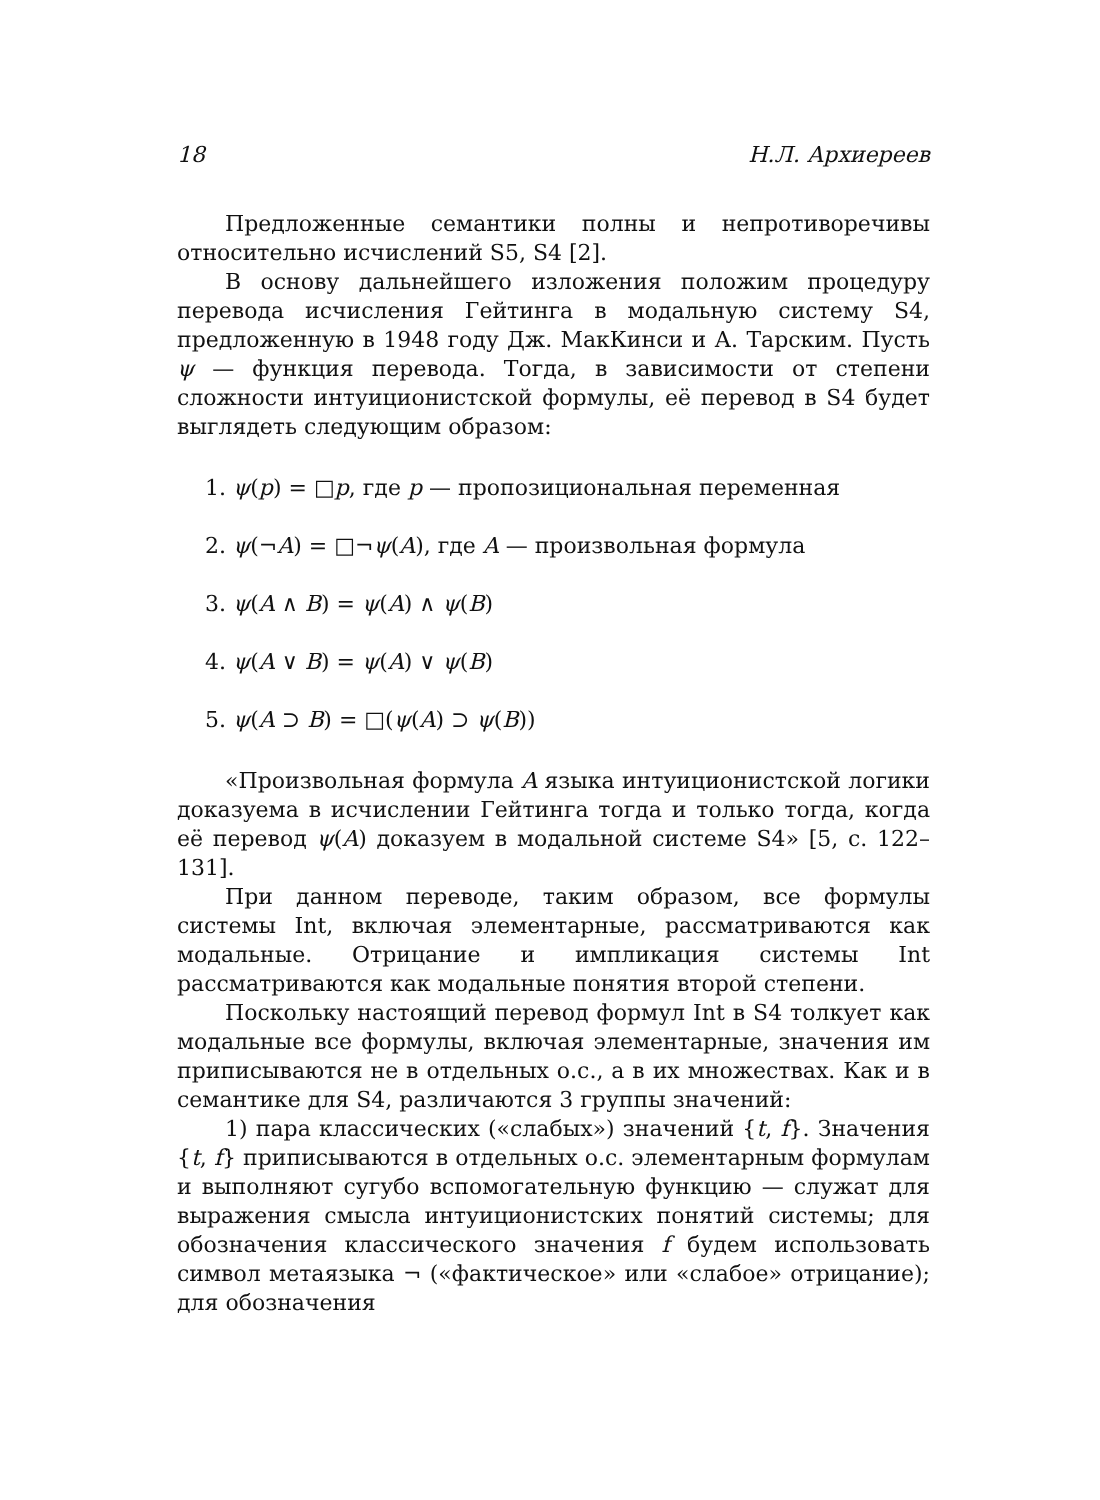18 Н.Л. Архиереев
Предложенные семантики полны и непротиворечивы относительно исчислений S5, S4 [2].
В основу дальнейшего изложения положим процедуру перевода исчисления Гейтинга в модальную систему S4, предложенную в 1948 году Дж. МакКинси и А. Тарским. Пусть ψ — функция перевода. Тогда, в зависимости от степени сложности интуиционистской формулы, её перевод в S4 будет выглядеть следующим образом:
1. ψ(p) = □p, где p — пропозициональная переменная
2. ψ(¬A) = □¬ψ(A), где A — произвольная формула
3. ψ(A ∧ B) = ψ(A) ∧ ψ(B)
4. ψ(A ∨ B) = ψ(A) ∨ ψ(B)
5. ψ(A ⊃ B) = □(ψ(A) ⊃ ψ(B))
«Произвольная формула A языка интуиционистской логики доказуема в исчислении Гейтинга тогда и только тогда, когда её перевод ψ(A) доказуем в модальной системе S4» [5, с. 122–131].
При данном переводе, таким образом, все формулы системы Int, включая элементарные, рассматриваются как модальные. Отрицание и импликация системы Int рассматриваются как модальные понятия второй степени.
Поскольку настоящий перевод формул Int в S4 толкует как модальные все формулы, включая элементарные, значения им приписываются не в отдельных о.с., а в их множествах. Как и в семантике для S4, различаются 3 группы значений:
1) пара классических («слабых») значений {t, f}. Значения {t, f} приписываются в отдельных о.с. элементарным формулам и выполняют сугубо вспомогательную функцию — служат для выражения смысла интуиционистских понятий системы; для обозначения классического значения f будем использовать символ метаязыка ¬ («фактическое» или «слабое» отрицание); для обозначения